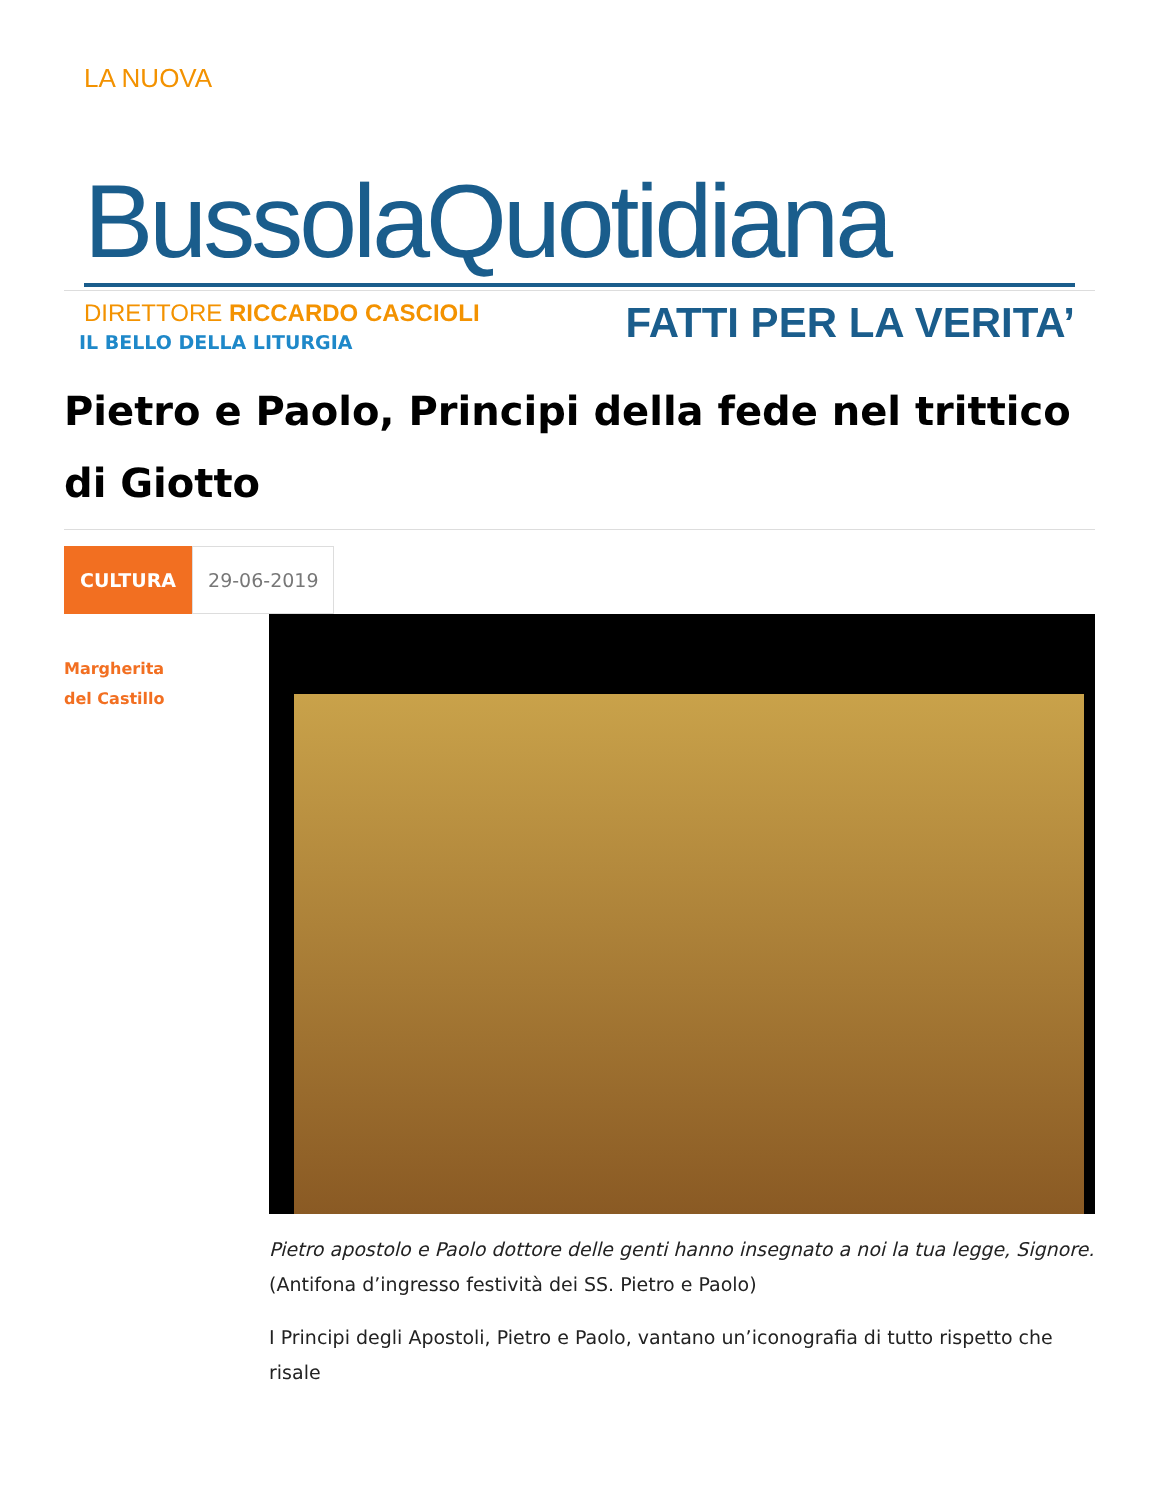LA NUOVA
BussolaQuotidiana
DIRETTORE RICCARDO CASCIOLI FATTI PER LA VERITA’
IL BELLO DELLA LITURGIA
Pietro e Paolo, Principi della fede nel trittico di Giotto
CULTURA 29-06-2019
Margherita
del Castillo
Pietro apostolo e Paolo dottore delle genti hanno insegnato a noi la tua legge, Signore.
(Antifona d’ingresso festività dei SS. Pietro e Paolo)
I Principi degli Apostoli, Pietro e Paolo, vantano un’iconografia di tutto rispetto che risale